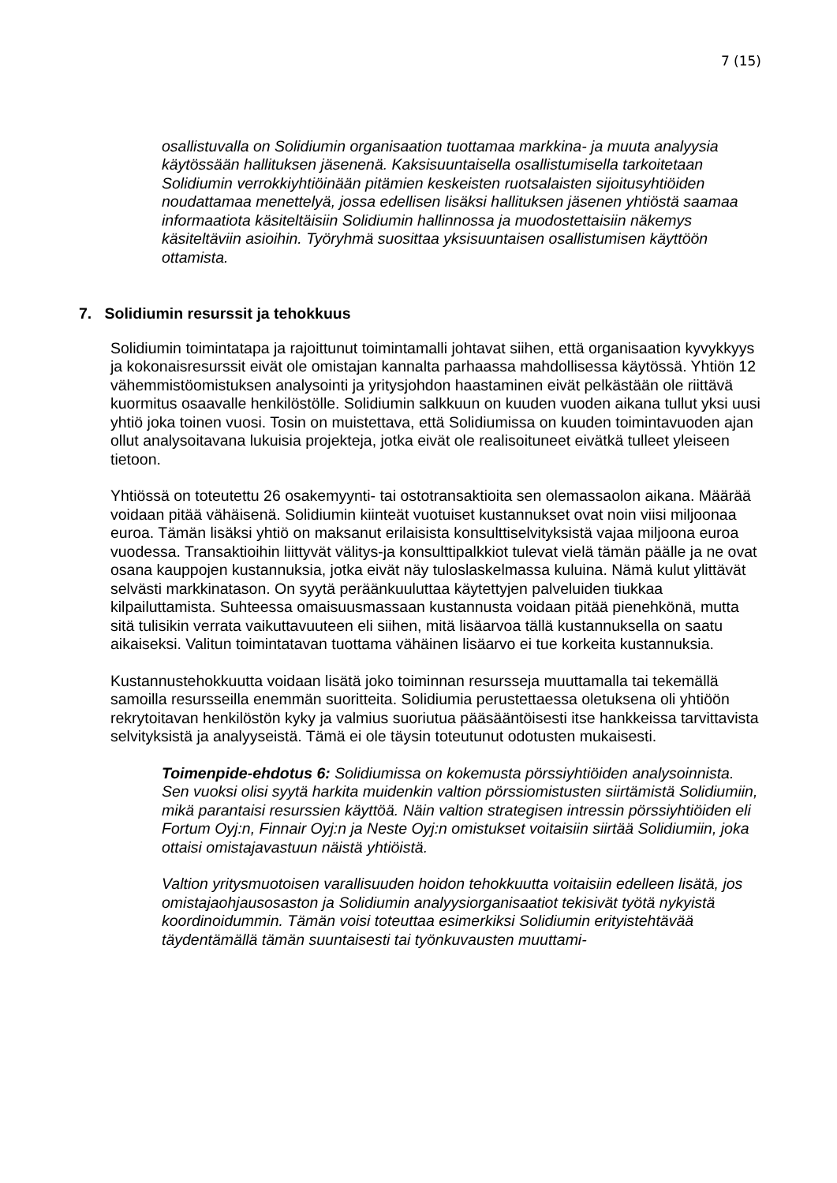7 (15)
osallistuvalla on Solidiumin organisaation tuottamaa markkina- ja muuta analyysia käytössään hallituksen jäsenenä. Kaksisuuntaisella osallistumisella tarkoitetaan Solidiumin verrokkiyhtiöinään pitämien keskeisten ruotsalaisten sijoitusyhtiöiden noudattamaa menettelyä, jossa edellisen lisäksi hallituksen jäsenen yhtiöstä saamaa informaatiota käsiteltäisiin Solidiumin hallinnossa ja muodostettaisiin näkemys käsiteltäviin asioihin. Työryhmä suosittaa yksisuuntaisen osallistumisen käyttöön ottamista.
7. Solidiumin resurssit ja tehokkuus
Solidiumin toimintatapa ja rajoittunut toimintamalli johtavat siihen, että organisaation kyvykkyys ja kokonaisresurssit eivät ole omistajan kannalta parhaassa mahdollisessa käytössä. Yhtiön 12 vähemmistöomistuksen analysointi ja yritysjohdon haastaminen eivät pelkästään ole riittävä kuormitus osaavalle henkilöstölle. Solidiumin salkkuun on kuuden vuoden aikana tullut yksi uusi yhtiö joka toinen vuosi. Tosin on muistettava, että Solidiumissa on kuuden toimintavuoden ajan ollut analysoitavana lukuisia projekteja, jotka eivät ole realisoituneet eivätkä tulleet yleiseen tietoon.
Yhtiössä on toteutettu 26 osakemyynti- tai ostotransaktioita sen olemassaolon aikana. Määrää voidaan pitää vähäisenä. Solidiumin kiinteät vuotuiset kustannukset ovat noin viisi miljoonaa euroa. Tämän lisäksi yhtiö on maksanut erilaisista konsulttiselvityksistä vajaa miljoona euroa vuodessa. Transaktioihin liittyvät välitys-ja konsulttipalkkiot tulevat vielä tämän päälle ja ne ovat osana kauppojen kustannuksia, jotka eivät näy tuloslaskelmassa kuluina. Nämä kulut ylittävät selvästi markkinatason. On syytä peräänkuuluttaa käytettyjen palveluiden tiukkaa kilpailuttamista. Suhteessa omaisuusmassaan kustannusta voidaan pitää pienehkönä, mutta sitä tulisikin verrata vaikuttavuuteen eli siihen, mitä lisäarvoa tällä kustannuksella on saatu aikaiseksi. Valitun toimintatavan tuottama vähäinen lisäarvo ei tue korkeita kustannuksia.
Kustannustehokkuutta voidaan lisätä joko toiminnan resursseja muuttamalla tai tekemällä samoilla resursseilla enemmän suoritteita. Solidiumia perustettaessa oletuksena oli yhtiöön rekrytoitavan henkilöstön kyky ja valmius suoriutua pääsääntöisesti itse hankkeissa tarvittavista selvityksistä ja analyyseistä. Tämä ei ole täysin toteutunut odotusten mukaisesti.
Toimenpide-ehdotus 6: Solidiumissa on kokemusta pörssiyhtiöiden analysoinnista. Sen vuoksi olisi syytä harkita muidenkin valtion pörssiomistusten siirtämistä Solidiumiin, mikä parantaisi resurssien käyttöä. Näin valtion strategisen intressin pörssiyhtiöiden eli Fortum Oyj:n, Finnair Oyj:n ja Neste Oyj:n omistukset voitaisiin siirtää Solidiumiin, joka ottaisi omistajavastuun näistä yhtiöistä.
Valtion yritysmuotoisen varallisuuden hoidon tehokkuutta voitaisiin edelleen lisätä, jos omistajaohjausosaston ja Solidiumin analyysiorganisaatiot tekisivät työtä nykyistä koordinoidummin. Tämän voisi toteuttaa esimerkiksi Solidiumin erityistehtävää täydentämällä tämän suuntaisesti tai työnkuvausten muuttami-